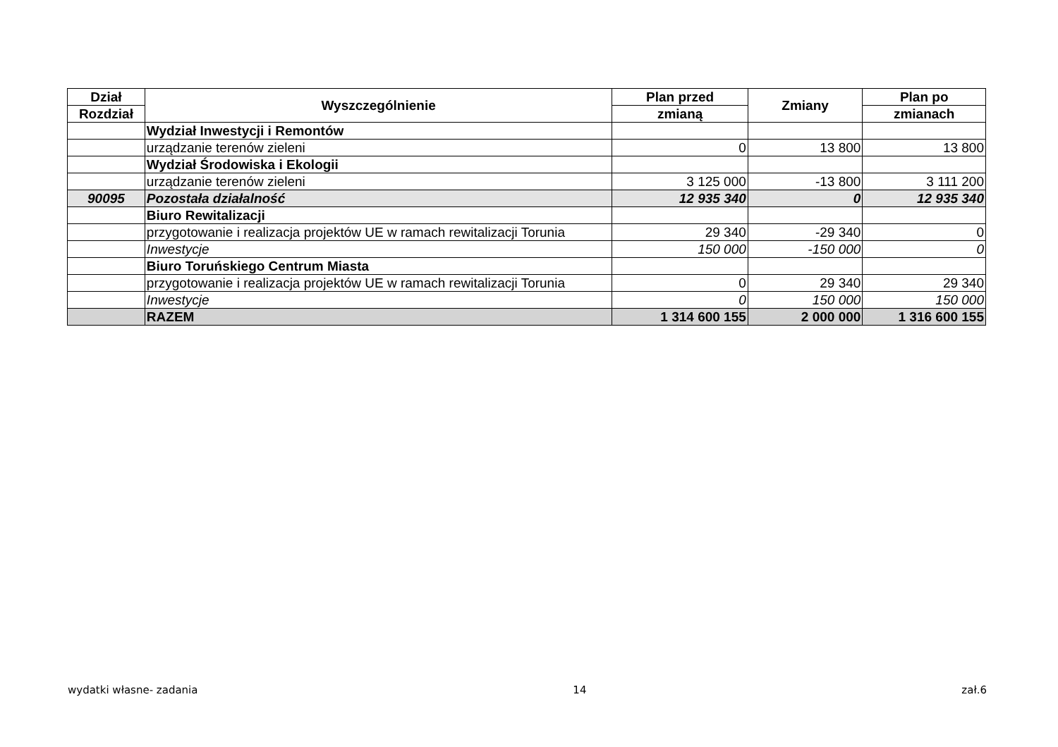| Dział | Wyszczególnienie | Plan przed | Zmiany | Plan po |
| --- | --- | --- | --- | --- |
| Rozdział | | zmianą | | zmianach |
| | Wydział Inwestycji i Remontów | | | |
| | urządzanie terenów zieleni | 0 | 13 800 | 13 800 |
| | Wydział Środowiska i Ekologii | | | |
| | urządzanie terenów zieleni | 3 125 000 | -13 800 | 3 111 200 |
| 90095 | Pozostała działalność | 12 935 340 | 0 | 12 935 340 |
| | Biuro Rewitalizacji | | | |
| | przygotowanie i realizacja projektów UE w ramach rewitalizacji Torunia | 29 340 | -29 340 | 0 |
| | Inwestycje | 150 000 | -150 000 | 0 |
| | Biuro Toruńskiego Centrum Miasta | | | |
| | przygotowanie i realizacja projektów UE w ramach rewitalizacji Torunia | 0 | 29 340 | 29 340 |
| | Inwestycje | 0 | 150 000 | 150 000 |
| | RAZEM | 1 314 600 155 | 2 000 000 | 1 316 600 155 |
wydatki własne- zadania 14 zał.6